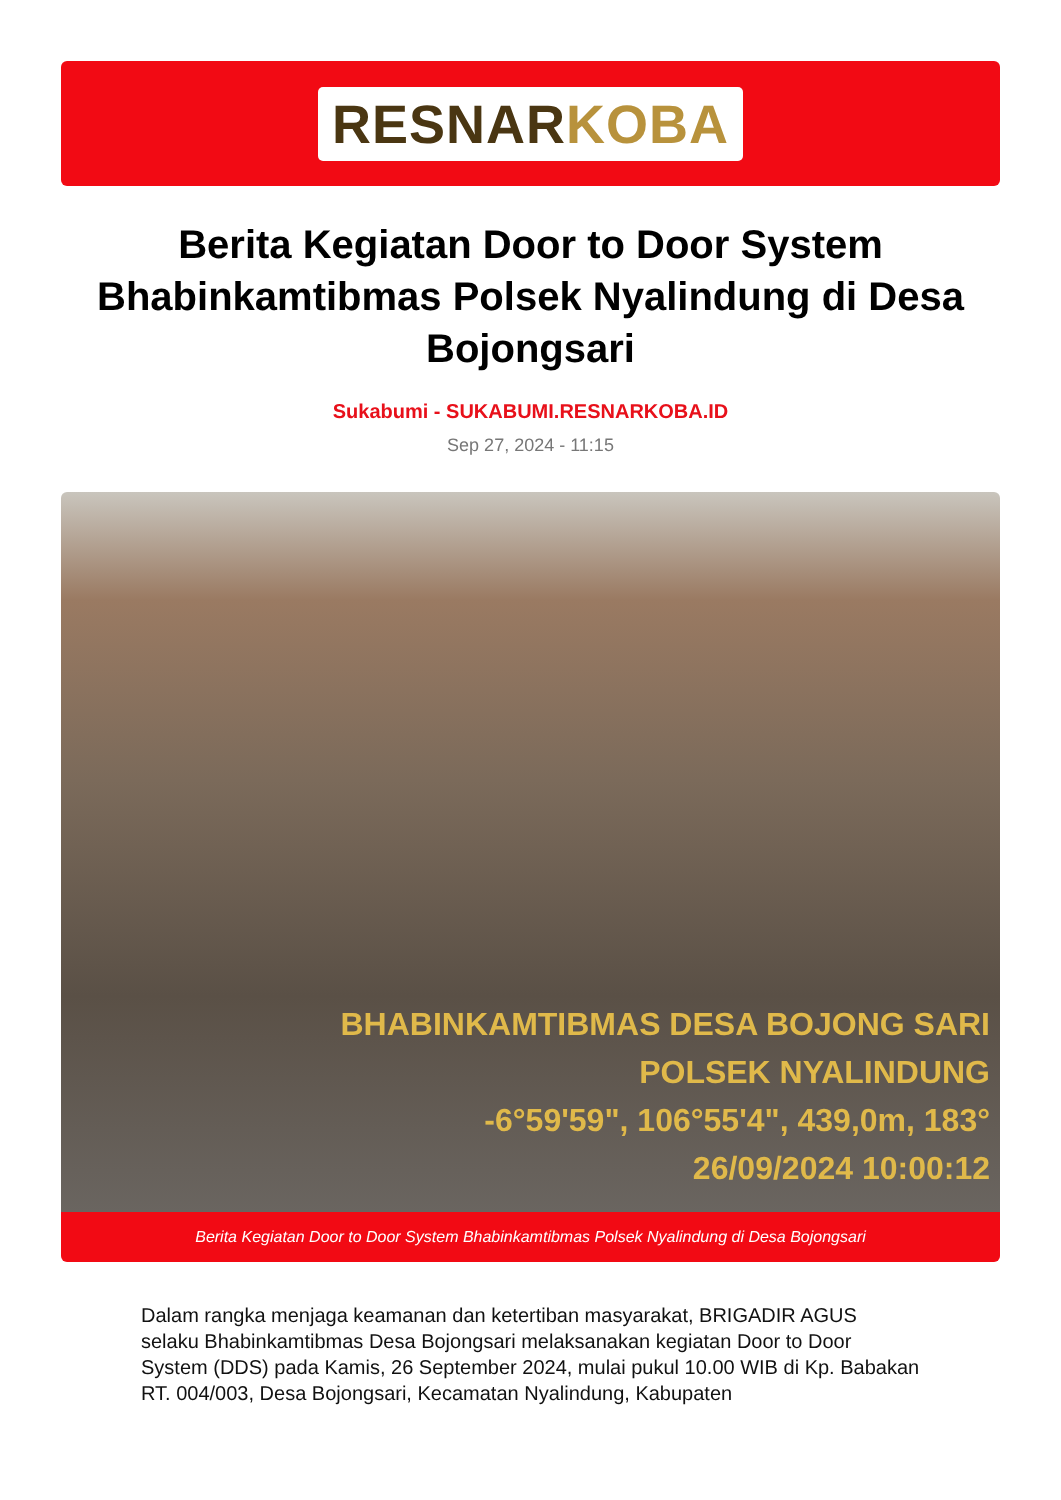RESNARKOBA
Berita Kegiatan Door to Door System Bhabinkamtibmas Polsek Nyalindung di Desa Bojongsari
Sukabumi - SUKABUMI.RESNARKOBA.ID
Sep 27, 2024 - 11:15
BHABINKAMTIBMAS DESA BOJONG SARI
POLSEK NYALINDUNG
-6°59'59", 106°55'4", 439,0m, 183°
26/09/2024 10:00:12
Berita Kegiatan Door to Door System Bhabinkamtibmas Polsek Nyalindung di Desa Bojongsari
Dalam rangka menjaga keamanan dan ketertiban masyarakat, BRIGADIR AGUS selaku Bhabinkamtibmas Desa Bojongsari melaksanakan kegiatan Door to Door System (DDS) pada Kamis, 26 September 2024, mulai pukul 10.00 WIB di Kp. Babakan RT. 004/003, Desa Bojongsari, Kecamatan Nyalindung, Kabupaten